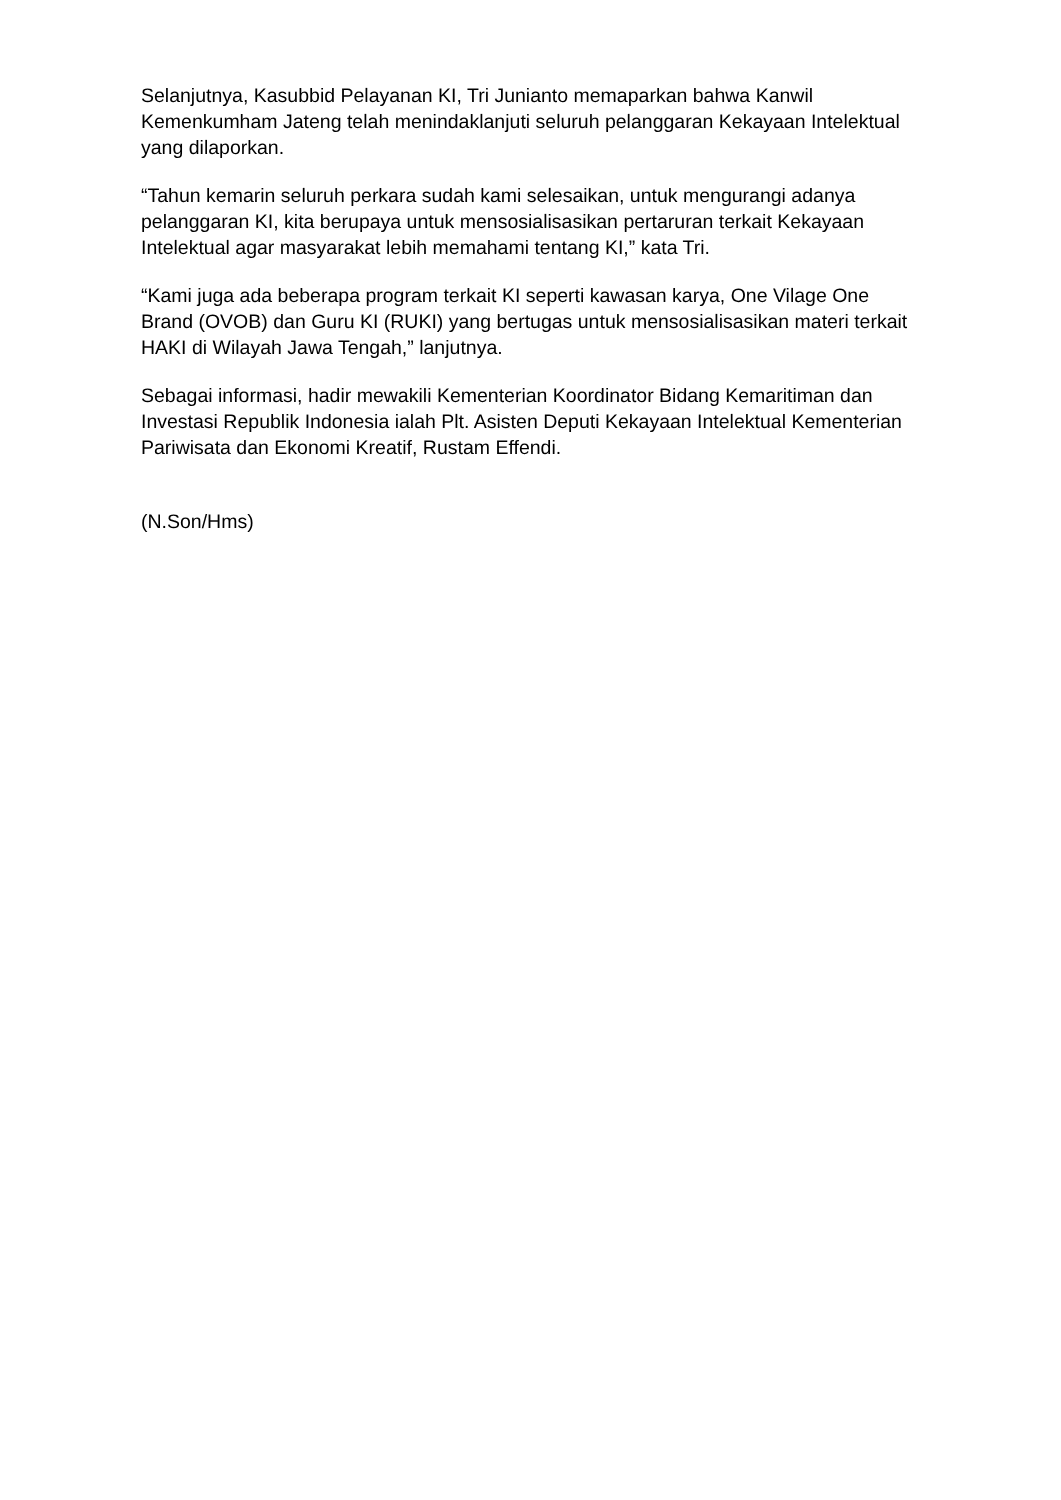Selanjutnya, Kasubbid Pelayanan KI, Tri Junianto memaparkan bahwa Kanwil Kemenkumham Jateng telah menindaklanjuti seluruh pelanggaran Kekayaan Intelektual yang dilaporkan.
“Tahun kemarin seluruh perkara sudah kami selesaikan, untuk mengurangi adanya pelanggaran KI, kita berupaya untuk mensosialisasikan pertaruran terkait Kekayaan Intelektual agar masyarakat lebih memahami tentang KI,” kata Tri.
“Kami juga ada beberapa program terkait KI seperti kawasan karya, One Vilage One Brand (OVOB) dan Guru KI (RUKI) yang bertugas untuk mensosialisasikan materi terkait HAKI di Wilayah Jawa Tengah,” lanjutnya.
Sebagai informasi, hadir mewakili Kementerian Koordinator Bidang Kemaritiman dan Investasi Republik Indonesia ialah Plt. Asisten Deputi Kekayaan Intelektual Kementerian Pariwisata dan Ekonomi Kreatif, Rustam Effendi.
(N.Son/Hms)